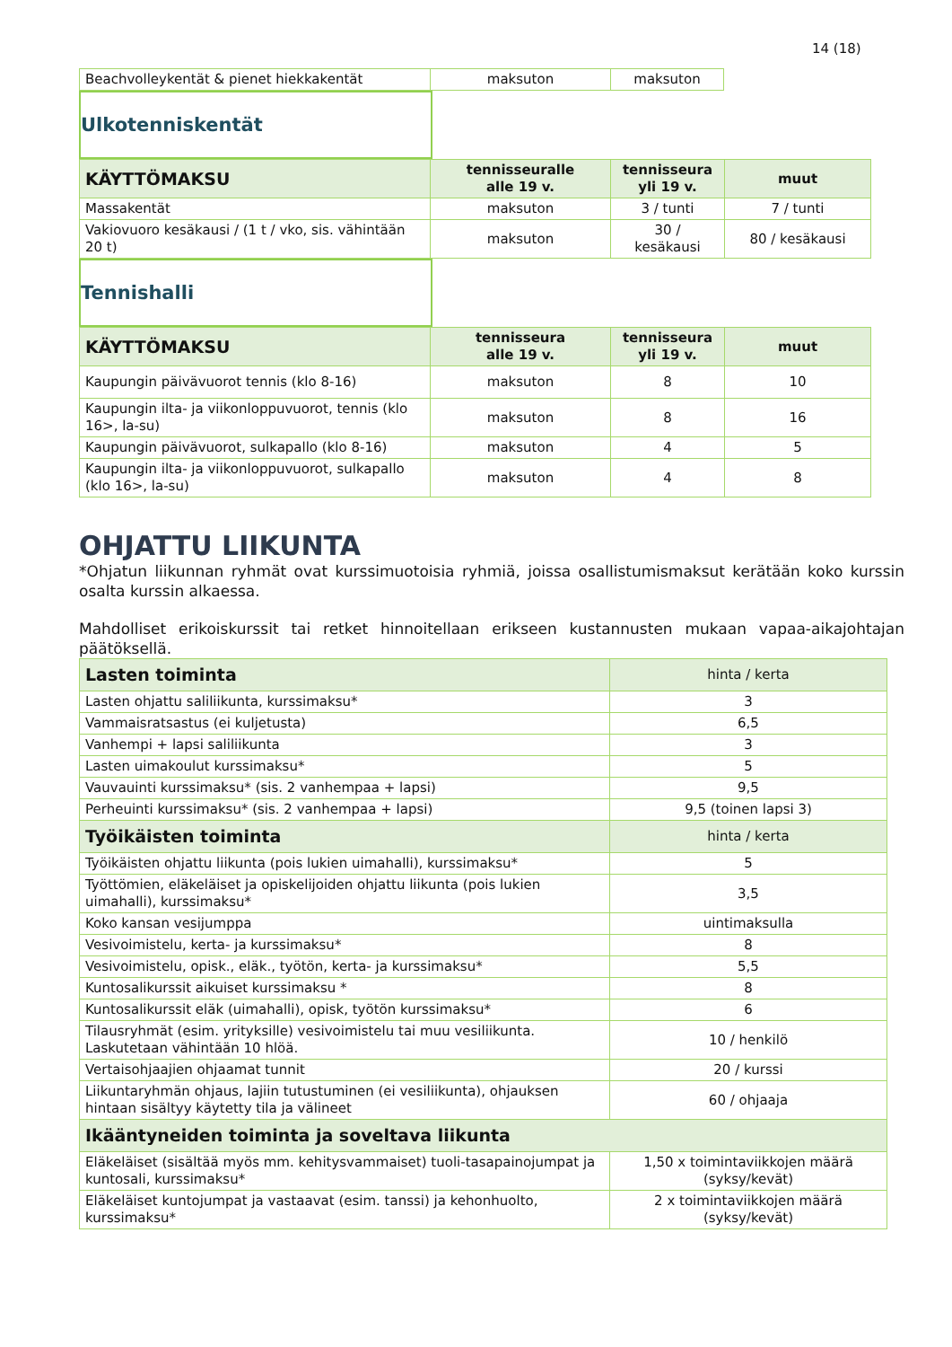14 (18)
| Beachvolleykentät & pienet hiekkakentät | maksuton | maksuton |
Ulkotenniskentät
| KÄYTTÖMAKSU | tennisseuralle alle 19 v. | tennisseura yli 19 v. | muut |
| --- | --- | --- | --- |
| Massakentät | maksuton | 3 / tunti | 7 / tunti |
| Vakiovuoro kesäkausi / (1 t / vko, sis. vähintään 20 t) | maksuton | 30 / kesäkausi | 80 / kesäkausi |
Tennishalli
| KÄYTTÖMAKSU | tennisseura alle 19 v. | tennisseura yli 19 v. | muut |
| --- | --- | --- | --- |
| Kaupungin päivävuorot tennis (klo 8-16) | maksuton | 8 | 10 |
| Kaupungin ilta- ja viikonloppuvuorot, tennis (klo 16>, la-su) | maksuton | 8 | 16 |
| Kaupungin päivävuorot, sulkapallo (klo 8-16) | maksuton | 4 | 5 |
| Kaupungin ilta- ja viikonloppuvuorot, sulkapallo (klo 16>, la-su) | maksuton | 4 | 8 |
OHJATTU LIIKUNTA
*Ohjatun liikunnan ryhmät ovat kurssimuotoisia ryhmiä, joissa osallistumismaksut kerätään koko kurssin osalta kurssin alkaessa.
Mahdolliset erikoiskurssit tai retket hinnoitellaan erikseen kustannusten mukaan vapaa-aikajohtajan päätöksellä.
| Lasten toiminta | hinta / kerta |
| Lasten ohjattu saliliikunta, kurssimaksu* | 3 |
| Vammaisratsastus (ei kuljetusta) | 6,5 |
| Vanhempi + lapsi saliliikunta | 3 |
| Lasten uimakoulut kurssimaksu* | 5 |
| Vauvauinti kurssimaksu* (sis. 2 vanhempaa + lapsi) | 9,5 |
| Perheuinti kurssimaksu* (sis. 2 vanhempaa + lapsi) | 9,5 (toinen lapsi 3) |
| Työikäisten toiminta | hinta / kerta |
| Työikäisten ohjattu liikunta (pois lukien uimahalli), kurssimaksu* | 5 |
| Työttömien, eläkeläiset ja opiskelijoiden ohjattu liikunta (pois lukien uimahalli), kurssimaksu* | 3,5 |
| Koko kansan vesijumppa | uintimaksulla |
| Vesivoimistelu, kerta- ja kurssimaksu* | 8 |
| Vesivoimistelu, opisk., eläk., työtön, kerta- ja kurssimaksu* | 5,5 |
| Kuntosalikurssit aikuiset kurssimaksu * | 8 |
| Kuntosalikurssit eläk (uimahalli), opisk, työtön kurssimaksu* | 6 |
| Tilausryhmät (esim. yrityksille) vesivoimistelu tai muu vesiliikunta. Laskutetaan vähintään 10 hlöä. | 10 / henkilö |
| Vertaisohjaajien ohjaamat tunnit | 20 / kurssi |
| Liikuntaryhmän ohjaus, lajiin tutustuminen (ei vesiliikunta), ohjauksen hintaan sisältyy käytetty tila ja välineet | 60 / ohjaaja |
| Ikääntyneiden toiminta ja soveltava liikunta | |
| Eläkeläiset (sisältää myös mm. kehitysvammaiset) tuoli-tasapainojumpat ja kuntosali, kurssimaksu* | 1,50 x toimintaviikkojen määrä (syksy/kevät) |
| Eläkeläiset kuntojumpat ja vastaavat (esim. tanssi) ja kehonhuolto, kurssimaksu* | 2 x toimintaviikkojen määrä (syksy/kevät) |